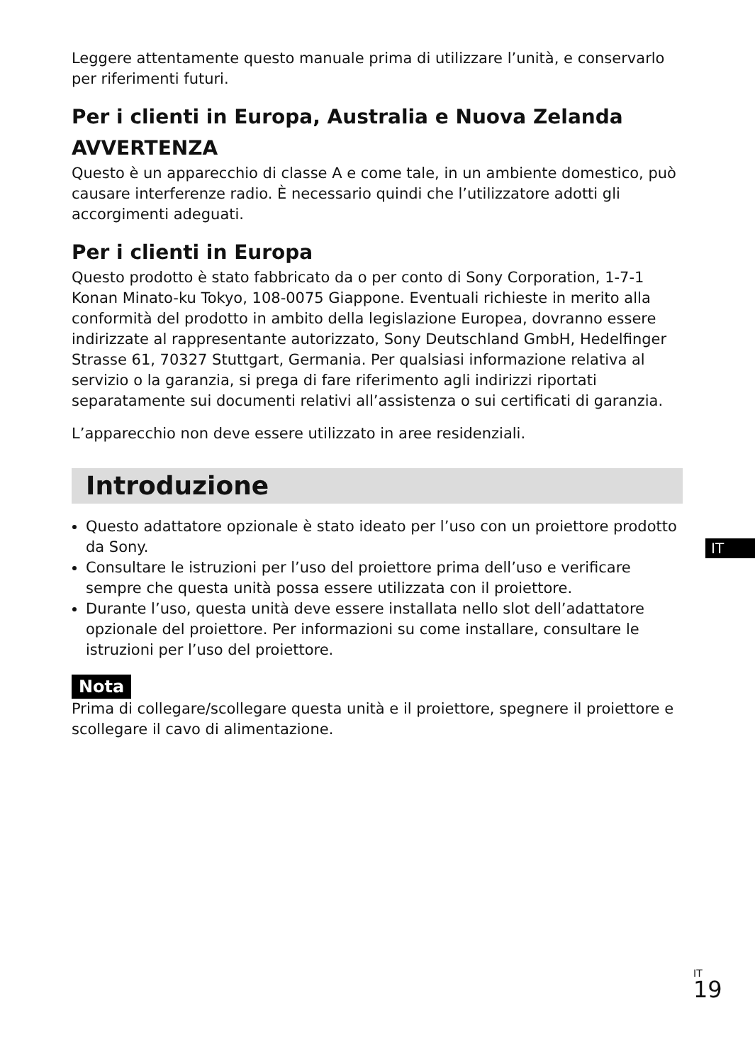Leggere attentamente questo manuale prima di utilizzare l’unità, e conservarlo per riferimenti futuri.
Per i clienti in Europa, Australia e Nuova Zelanda
AVVERTENZA
Questo è un apparecchio di classe A e come tale, in un ambiente domestico, può causare interferenze radio. È necessario quindi che l’utilizzatore adotti gli accorgimenti adeguati.
Per i clienti in Europa
Questo prodotto è stato fabbricato da o per conto di Sony Corporation, 1-7-1 Konan Minato-ku Tokyo, 108-0075 Giappone. Eventuali richieste in merito alla conformità del prodotto in ambito della legislazione Europea, dovranno essere indirizzate al rappresentante autorizzato, Sony Deutschland GmbH, Hedelfinger Strasse 61, 70327 Stuttgart, Germania. Per qualsiasi informazione relativa al servizio o la garanzia, si prega di fare riferimento agli indirizzi riportati separatamente sui documenti relativi all’assistenza o sui certificati di garanzia.
L’apparecchio non deve essere utilizzato in aree residenziali.
Introduzione
Questo adattatore opzionale è stato ideato per l’uso con un proiettore prodotto da Sony.
Consultare le istruzioni per l’uso del proiettore prima dell’uso e verificare sempre che questa unità possa essere utilizzata con il proiettore.
Durante l’uso, questa unità deve essere installata nello slot dell’adattatore opzionale del proiettore. Per informazioni su come installare, consultare le istruzioni per l’uso del proiettore.
Nota
Prima di collegare/scollegare questa unità e il proiettore, spegnere il proiettore e scollegare il cavo di alimentazione.
IT
<sup>IT</sup>19